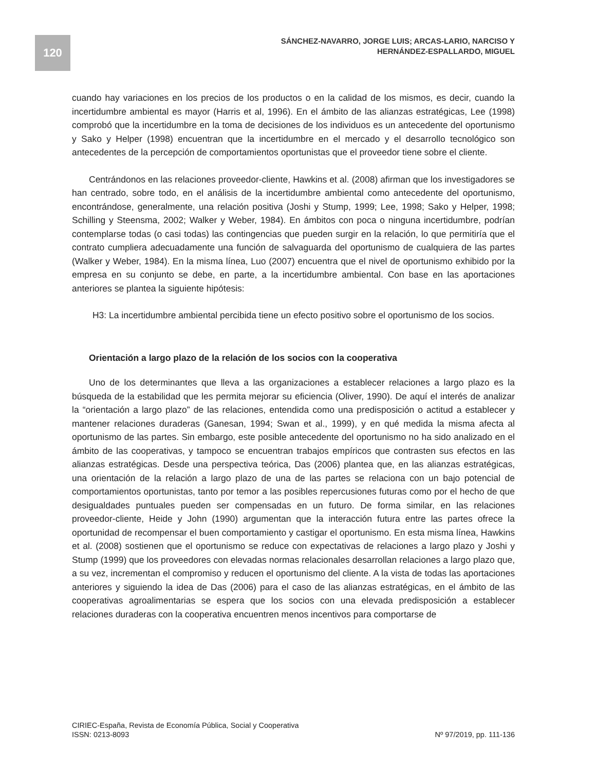120
SÁNCHEZ-NAVARRO, JORGE LUIS; ARCAS-LARIO, NARCISO Y
HERNÁNDEZ-ESPALLARDO, MIGUEL
cuando hay variaciones en los precios de los productos o en la calidad de los mismos, es decir, cuando la incertidumbre ambiental es mayor (Harris et al, 1996). En el ámbito de las alianzas estratégicas, Lee (1998) comprobó que la incertidumbre en la toma de decisiones de los individuos es un antecedente del oportunismo y Sako y Helper (1998) encuentran que la incertidumbre en el mercado y el desarrollo tecnológico son antecedentes de la percepción de comportamientos oportunistas que el proveedor tiene sobre el cliente.
Centrándonos en las relaciones proveedor-cliente, Hawkins et al. (2008) afirman que los investigadores se han centrado, sobre todo, en el análisis de la incertidumbre ambiental como antecedente del oportunismo, encontrándose, generalmente, una relación positiva (Joshi y Stump, 1999; Lee, 1998; Sako y Helper, 1998; Schilling y Steensma, 2002; Walker y Weber, 1984). En ámbitos con poca o ninguna incertidumbre, podrían contemplarse todas (o casi todas) las contingencias que pueden surgir en la relación, lo que permitiría que el contrato cumpliera adecuadamente una función de salvaguarda del oportunismo de cualquiera de las partes (Walker y Weber, 1984). En la misma línea, Luo (2007) encuentra que el nivel de oportunismo exhibido por la empresa en su conjunto se debe, en parte, a la incertidumbre ambiental. Con base en las aportaciones anteriores se plantea la siguiente hipótesis:
H3: La incertidumbre ambiental percibida tiene un efecto positivo sobre el oportunismo de los socios.
Orientación a largo plazo de la relación de los socios con la cooperativa
Uno de los determinantes que lleva a las organizaciones a establecer relaciones a largo plazo es la búsqueda de la estabilidad que les permita mejorar su eficiencia (Oliver, 1990). De aquí el interés de analizar la “orientación a largo plazo” de las relaciones, entendida como una predisposición o actitud a establecer y mantener relaciones duraderas (Ganesan, 1994; Swan et al., 1999), y en qué medida la misma afecta al oportunismo de las partes. Sin embargo, este posible antecedente del oportunismo no ha sido analizado en el ámbito de las cooperativas, y tampoco se encuentran trabajos empíricos que contrasten sus efectos en las alianzas estratégicas. Desde una perspectiva teórica, Das (2006) plantea que, en las alianzas estratégicas, una orientación de la relación a largo plazo de una de las partes se relaciona con un bajo potencial de comportamientos oportunistas, tanto por temor a las posibles repercusiones futuras como por el hecho de que desigualdades puntuales pueden ser compensadas en un futuro. De forma similar, en las relaciones proveedor-cliente, Heide y John (1990) argumentan que la interacción futura entre las partes ofrece la oportunidad de recompensar el buen comportamiento y castigar el oportunismo. En esta misma línea, Hawkins et al. (2008) sostienen que el oportunismo se reduce con expectativas de relaciones a largo plazo y Joshi y Stump (1999) que los proveedores con elevadas normas relacionales desarrollan relaciones a largo plazo que, a su vez, incrementan el compromiso y reducen el oportunismo del cliente. A la vista de todas las aportaciones anteriores y siguiendo la idea de Das (2006) para el caso de las alianzas estratégicas, en el ámbito de las cooperativas agroalimentarias se espera que los socios con una elevada predisposición a establecer relaciones duraderas con la cooperativa encuentren menos incentivos para comportarse de
CIRIEC-España, Revista de Economía Pública, Social y Cooperativa
ISSN: 0213-8093 Nº 97/2019, pp. 111-136